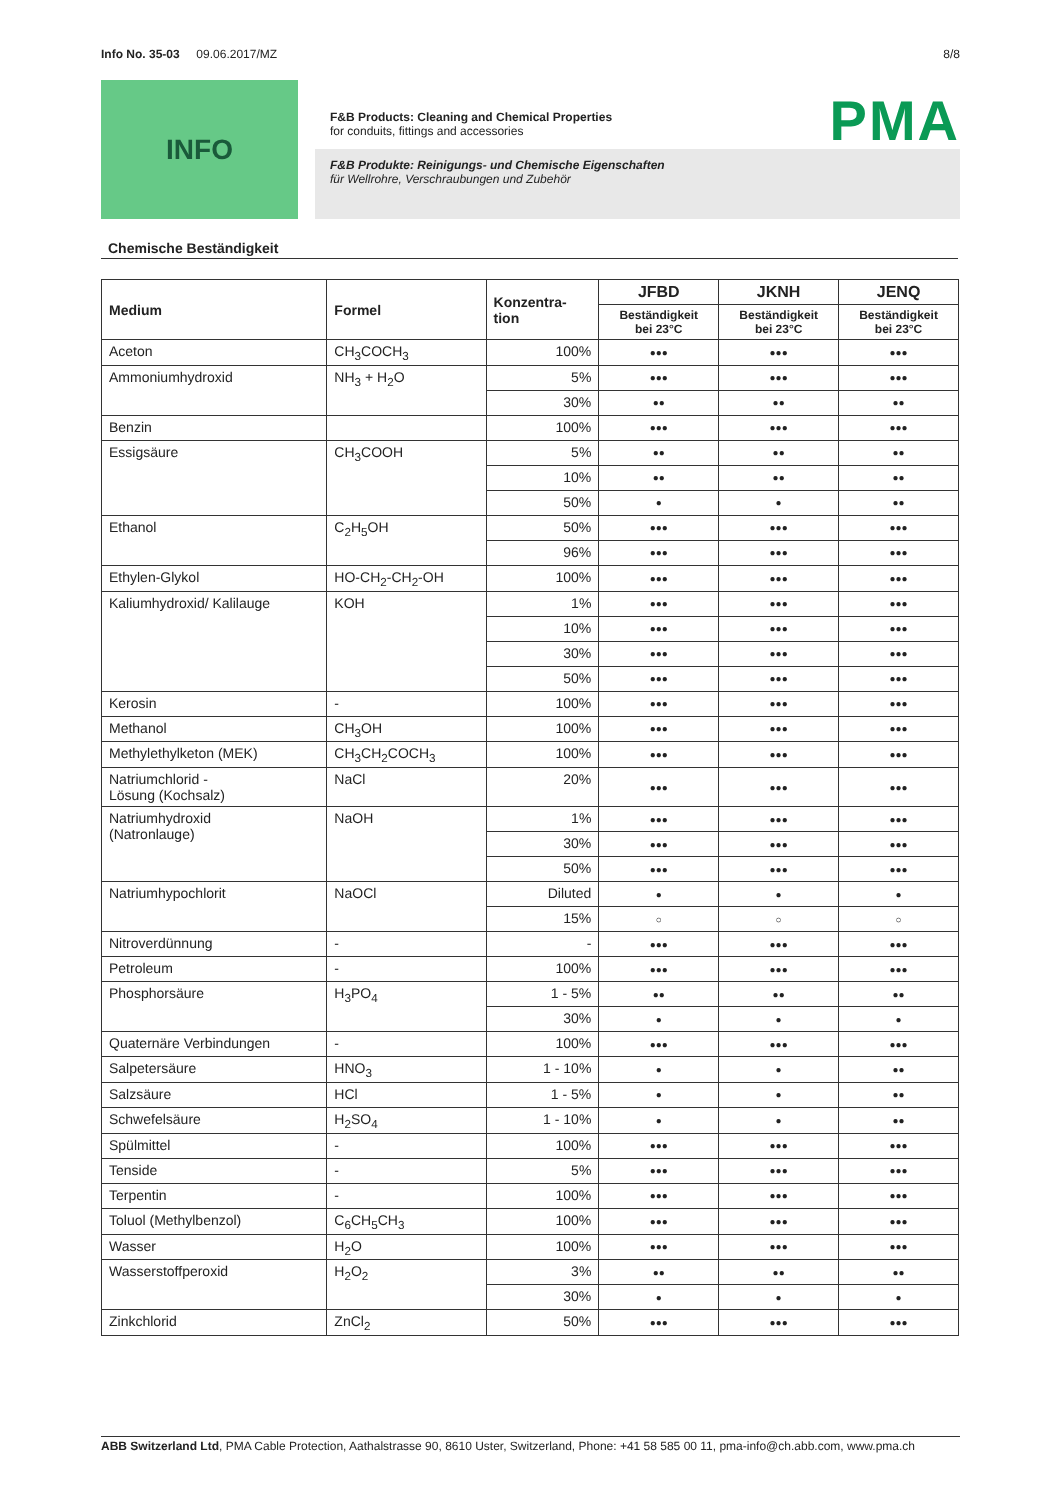Info No. 35-03 09.06.2017/MZ 8/8
INFO
F&B Products: Cleaning and Chemical Properties
for conduits, fittings and accessories
F&B Produkte: Reinigungs- und Chemische Eigenschaften
für Wellrohre, Verschraubungen und Zubehör
PMA
Chemische Beständigkeit
| Medium | Formel | Konzentra- tion | JFBD | JKNH | JENQ |
| --- | --- | --- | --- | --- | --- |
| | | | Beständigkeit bei 23°C | Beständigkeit bei 23°C | Beständigkeit bei 23°C |
| Aceton | CH<sub>3</sub>COCH<sub>3</sub> | 100% | ●●● | ●●● | ●●● |
| Ammoniumhydroxid | NH<sub>3</sub> + H<sub>2</sub>O | 5% | ●●● | ●●● | ●●● |
| | | 30% | ●● | ●● | ●● |
| Benzin | | 100% | ●●● | ●●● | ●●● |
| Essigsäure | CH<sub>3</sub>COOH | 5% | ●● | ●● | ●● |
| | | 10% | ●● | ●● | ●● |
| | | 50% | ● | ● | ●● |
| Ethanol | C<sub>2</sub>H<sub>5</sub>OH | 50% | ●●● | ●●● | ●●● |
| | | 96% | ●●● | ●●● | ●●● |
| Ethylen-Glykol | HO-CH<sub>2</sub>-CH<sub>2</sub>-OH | 100% | ●●● | ●●● | ●●● |
| Kaliumhydroxid/ Kalilauge | KOH | 1% | ●●● | ●●● | ●●● |
| | | 10% | ●●● | ●●● | ●●● |
| | | 30% | ●●● | ●●● | ●●● |
| | | 50% | ●●● | ●●● | ●●● |
| Kerosin | - | 100% | ●●● | ●●● | ●●● |
| Methanol | CH<sub>3</sub>OH | 100% | ●●● | ●●● | ●●● |
| Methylethylketon (MEK) | CH<sub>3</sub>CH<sub>2</sub>COCH<sub>3</sub> | 100% | ●●● | ●●● | ●●● |
| Natriumchlorid - Lösung (Kochsalz) | NaCl | 20% | ●●● | ●●● | ●●● |
| Natriumhydroxid (Natronlauge) | NaOH | 1% | ●●● | ●●● | ●●● |
| | | 30% | ●●● | ●●● | ●●● |
| | | 50% | ●●● | ●●● | ●●● |
| Natriumhypochlorit | NaOCl | Diluted | ● | ● | ● |
| | | 15% | ○ | ○ | ○ |
| Nitroverdünnung | - | - | ●●● | ●●● | ●●● |
| Petroleum | - | 100% | ●●● | ●●● | ●●● |
| Phosphorsäure | H<sub>3</sub>PO<sub>4</sub> | 1 - 5% | ●● | ●● | ●● |
| | | 30% | ● | ● | ● |
| Quaternäre Verbindungen | - | 100% | ●●● | ●●● | ●●● |
| Salpetersäure | HNO<sub>3</sub> | 1 - 10% | ● | ● | ●● |
| Salzsäure | HCl | 1 - 5% | ● | ● | ●● |
| Schwefelsäure | H<sub>2</sub>SO<sub>4</sub> | 1 - 10% | ● | ● | ●● |
| Spülmittel | - | 100% | ●●● | ●●● | ●●● |
| Tenside | - | 5% | ●●● | ●●● | ●●● |
| Terpentin | - | 100% | ●●● | ●●● | ●●● |
| Toluol (Methylbenzol) | C<sub>6</sub>CH<sub>5</sub>CH<sub>3</sub> | 100% | ●●● | ●●● | ●●● |
| Wasser | H<sub>2</sub>O | 100% | ●●● | ●●● | ●●● |
| Wasserstoffperoxid | H<sub>2</sub>O<sub>2</sub> | 3% | ●● | ●● | ●● |
| | | 30% | ● | ● | ● |
| Zinkchlorid | ZnCl<sub>2</sub> | 50% | ●●● | ●●● | ●●● |
ABB Switzerland Ltd, PMA Cable Protection, Aathalstrasse 90, 8610 Uster, Switzerland, Phone: +41 58 585 00 11, pma-info@ch.abb.com, www.pma.ch